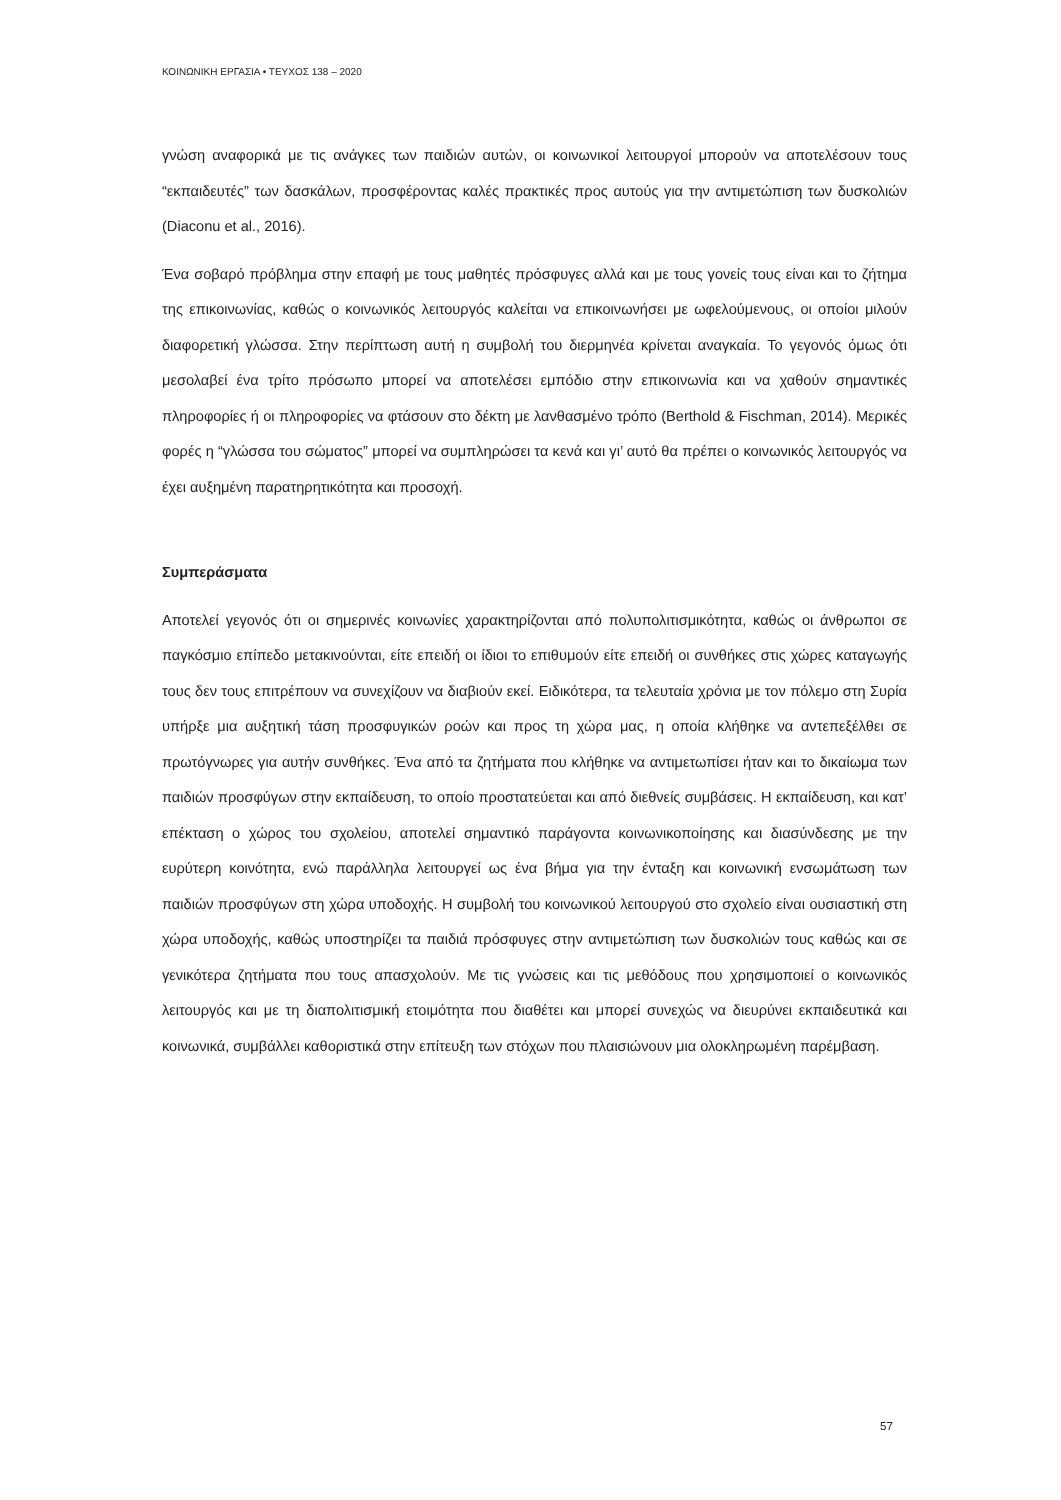ΚΟΙΝΩΝΙΚΗ ΕΡΓΑΣΙΑ • ΤΕΥΧΟΣ 138 – 2020
γνώση αναφορικά με τις ανάγκες των παιδιών αυτών, οι κοινωνικοί λειτουργοί μπορούν να αποτελέσουν τους “εκπαιδευτές” των δασκάλων, προσφέροντας καλές πρακτικές προς αυτούς για την αντιμετώπιση των δυσκολιών (Diaconu et al., 2016).
Ένα σοβαρό πρόβλημα στην επαφή με τους μαθητές πρόσφυγες αλλά και με τους γονείς τους είναι και το ζήτημα της επικοινωνίας, καθώς ο κοινωνικός λειτουργός καλείται να επικοινωνήσει με ωφελούμενους, οι οποίοι μιλούν διαφορετική γλώσσα. Στην περίπτωση αυτή η συμβολή του διερμηνέα κρίνεται αναγκαία. Το γεγονός όμως ότι μεσολαβεί ένα τρίτο πρόσωπο μπορεί να αποτελέσει εμπόδιο στην επικοινωνία και να χαθούν σημαντικές πληροφορίες ή οι πληροφορίες να φτάσουν στο δέκτη με λανθασμένο τρόπο (Berthold & Fischman, 2014). Μερικές φορές η “γλώσσα του σώματος” μπορεί να συμπληρώσει τα κενά και γι’ αυτό θα πρέπει ο κοινωνικός λειτουργός να έχει αυξημένη παρατηρητικότητα και προσοχή.
Συμπεράσματα
Αποτελεί γεγονός ότι οι σημερινές κοινωνίες χαρακτηρίζονται από πολυπολιτισμικότητα, καθώς οι άνθρωποι σε παγκόσμιο επίπεδο μετακινούνται, είτε επειδή οι ίδιοι το επιθυμούν είτε επειδή οι συνθήκες στις χώρες καταγωγής τους δεν τους επιτρέπουν να συνεχίζουν να διαβιούν εκεί. Ειδικότερα, τα τελευταία χρόνια με τον πόλεμο στη Συρία υπήρξε μια αυξητική τάση προσφυγικών ροών και προς τη χώρα μας, η οποία κλήθηκε να αντεπεξέλθει σε πρωτόγνωρες για αυτήν συνθήκες. Ένα από τα ζητήματα που κλήθηκε να αντιμετωπίσει ήταν και το δικαίωμα των παιδιών προσφύγων στην εκπαίδευση, το οποίο προστατεύεται και από διεθνείς συμβάσεις. Η εκπαίδευση, και κατ’ επέκταση ο χώρος του σχολείου, αποτελεί σημαντικό παράγοντα κοινωνικοποίησης και διασύνδεσης με την ευρύτερη κοινότητα, ενώ παράλληλα λειτουργεί ως ένα βήμα για την ένταξη και κοινωνική ενσωμάτωση των παιδιών προσφύγων στη χώρα υποδοχής. Η συμβολή του κοινωνικού λειτουργού στο σχολείο είναι ουσιαστική στη χώρα υποδοχής, καθώς υποστηρίζει τα παιδιά πρόσφυγες στην αντιμετώπιση των δυσκολιών τους καθώς και σε γενικότερα ζητήματα που τους απασχολούν. Με τις γνώσεις και τις μεθόδους που χρησιμοποιεί ο κοινωνικός λειτουργός και με τη διαπολιτισμική ετοιμότητα που διαθέτει και μπορεί συνεχώς να διευρύνει εκπαιδευτικά και κοινωνικά, συμβάλλει καθοριστικά στην επίτευξη των στόχων που πλαισιώνουν μια ολοκληρωμένη παρέμβαση.
57